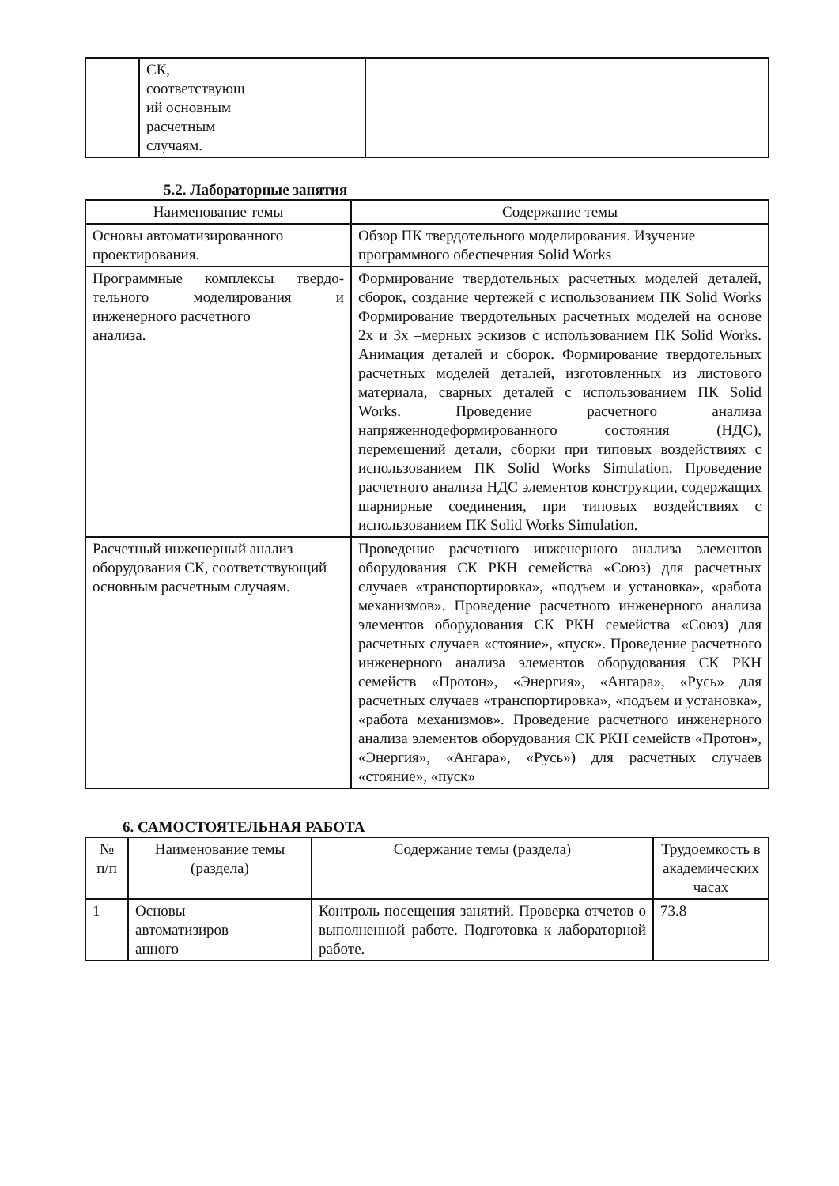| | СК, соответствующ ий основным расчетным случаям. | |
5.2. Лабораторные занятия
| Наименование темы | Содержание темы |
| --- | --- |
| Основы автоматизированного проектирования. | Обзор ПК твердотельного моделирования. Изучение программного обеспечения Solid Works |
| Программные комплексы твердо- тельного моделирования и инженерного расчетного анализа. | Формирование твердотельных расчетных моделей деталей, сборок, создание чертежей с использованием ПК Solid Works Формирование твердотельных расчетных моделей на основе 2х и 3х –мерных эскизов с использованием ПК Solid Works. Анимация деталей и сборок. Формирование твердотельных расчетных моделей деталей, изготовленных из листового материала, сварных деталей с использованием ПК Solid Works. Проведение расчетного анализа напряженнодеформированного состояния (НДС), перемещений детали, сборки при типовых воздействиях с использованием ПК Solid Works Simulation. Проведение расчетного анализа НДС элементов конструкции, содержащих шарнирные соединения, при типовых воздействиях с использованием ПК Solid Works Simulation. |
| Расчетный инженерный анализ оборудования СК, соответствующий основным расчетным случаям. | Проведение расчетного инженерного анализа элементов оборудования СК РКН семейства «Союз) для расчетных случаев «транспортировка», «подъем и установка», «работа механизмов». Проведение расчетного инженерного анализа элементов оборудования СК РКН семейства «Союз) для расчетных случаев «стояние», «пуск». Проведение расчетного инженерного анализа элементов оборудования СК РКН семейств «Протон», «Энергия», «Ангара», «Русь» для расчетных случаев «транспортировка», «подъем и установка», «работа механизмов». Проведение расчетного инженерного анализа элементов оборудования СК РКН семейств «Протон», «Энергия», «Ангара», «Русь») для расчетных случаев «стояние», «пуск» |
6. САМОСТОЯТЕЛЬНАЯ РАБОТА
| № п/п | Наименование темы (раздела) | Содержание темы (раздела) | Трудоемкость в академических часах |
| --- | --- | --- | --- |
| 1 | Основы автоматизиров анного | Контроль посещения занятий. Проверка отчетов о выполненной работе. Подготовка к лабораторной работе. | 73.8 |